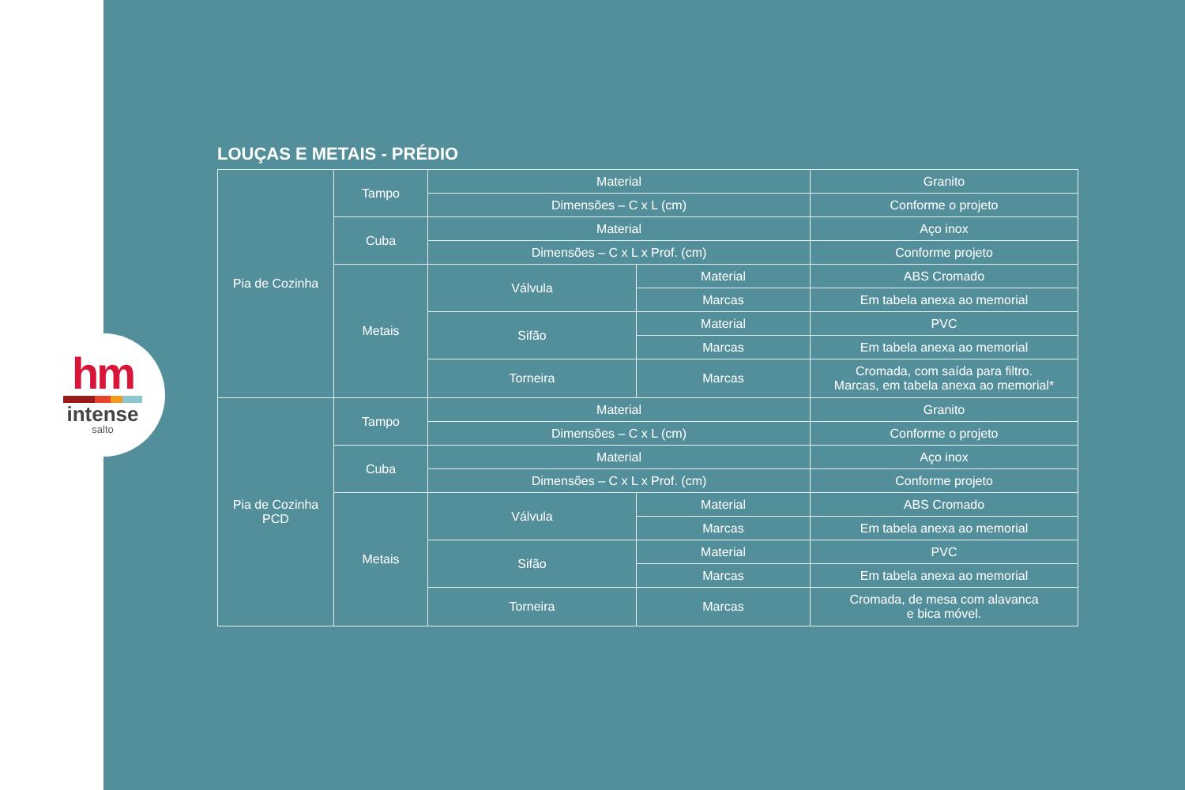hm
intense
salto
LOUÇAS E METAIS - PRÉDIO
| Pia de Cozinha | Tampo | Material | | Granito |
| | | Dimensões – C x L (cm) | | Conforme o projeto |
| | Cuba | Material | | Aço inox |
| | | Dimensões – C x L x Prof. (cm) | | Conforme projeto |
| | Metais | Válvula | Material | ABS Cromado |
| | | | Marcas | Em tabela anexa ao memorial |
| | | Sifão | Material | PVC |
| | | | Marcas | Em tabela anexa ao memorial |
| | | Torneira | Marcas | Cromada, com saída para filtro. Marcas, em tabela anexa ao memorial* |
| Pia de Cozinha PCD | Tampo | Material | | Granito |
| | | Dimensões – C x L (cm) | | Conforme o projeto |
| | Cuba | Material | | Aço inox |
| | | Dimensões – C x L x Prof. (cm) | | Conforme projeto |
| | Metais | Válvula | Material | ABS Cromado |
| | | | Marcas | Em tabela anexa ao memorial |
| | | Sifão | Material | PVC |
| | | | Marcas | Em tabela anexa ao memorial |
| | | Torneira | Marcas | Cromada, de mesa com alavanca e bica móvel. |